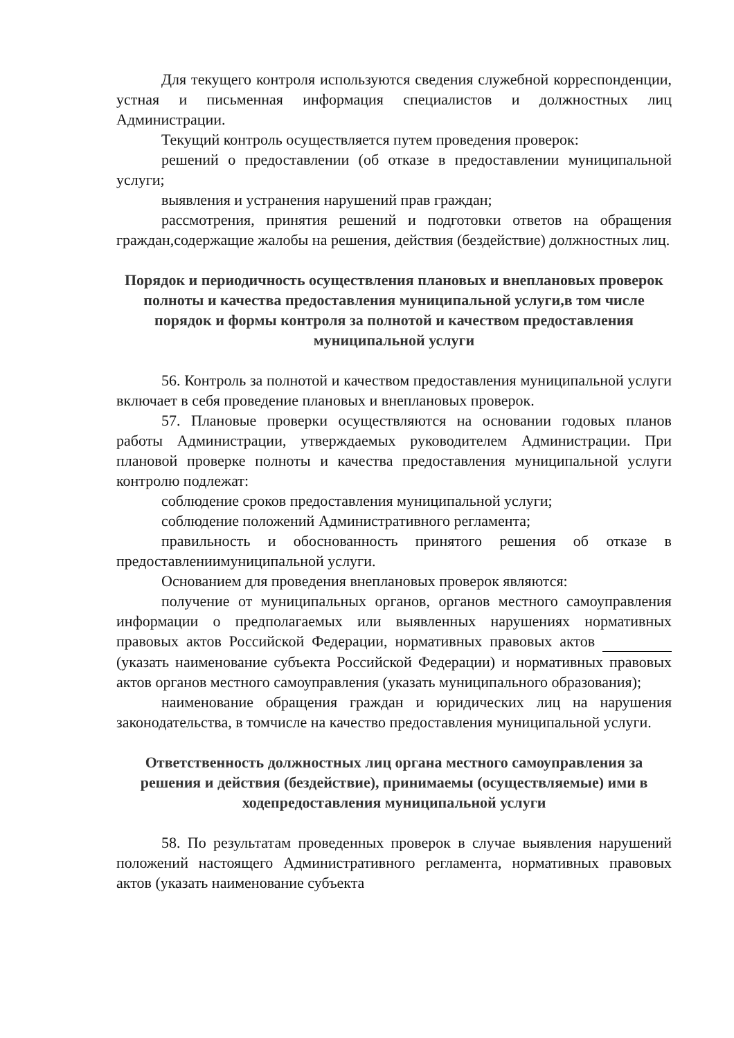Для текущего контроля используются сведения служебной корреспонденции, устная и письменная информация специалистов и должностных лиц Администрации.
Текущий контроль осуществляется путем проведения проверок:
решений о предоставлении (об отказе в предоставлении муниципальной услуги;
выявления и устранения нарушений прав граждан;
рассмотрения, принятия решений и подготовки ответов на обращения граждан,содержащие жалобы на решения, действия (бездействие) должностных лиц.
Порядок и периодичность осуществления плановых и внеплановых проверок полноты и качества предоставления муниципальной услуги,в том числе порядок и формы контроля за полнотой и качеством предоставления муниципальной услуги
56. Контроль за полнотой и качеством предоставления муниципальной услуги включает в себя проведение плановых и внеплановых проверок.
57. Плановые проверки осуществляются на основании годовых планов работы Администрации, утверждаемых руководителем Администрации. При плановой проверке полноты и качества предоставления муниципальной услуги контролю подлежат:
соблюдение сроков предоставления муниципальной услуги;
соблюдение положений Административного регламента;
правильность и обоснованность принятого решения об отказе в предоставлениимуниципальной услуги.
Основанием для проведения внеплановых проверок являются:
получение от муниципальных органов, органов местного самоуправления информации о предполагаемых или выявленных нарушениях нормативных правовых актов Российской Федерации, нормативных правовых актов (указать наименование субъекта Российской Федерации) и нормативных правовых актов органов местного самоуправления (указать муниципального образования);
наименование обращения граждан и юридических лиц на нарушения законодательства, в томчисле на качество предоставления муниципальной услуги.
Ответственность должностных лиц органа местного самоуправления за решения и действия (бездействие), принимаемы (осуществляемые) ими в ходепредоставления муниципальной услуги
58. По результатам проведенных проверок в случае выявления нарушений положений настоящего Административного регламента, нормативных правовых актов (указать наименование субъекта